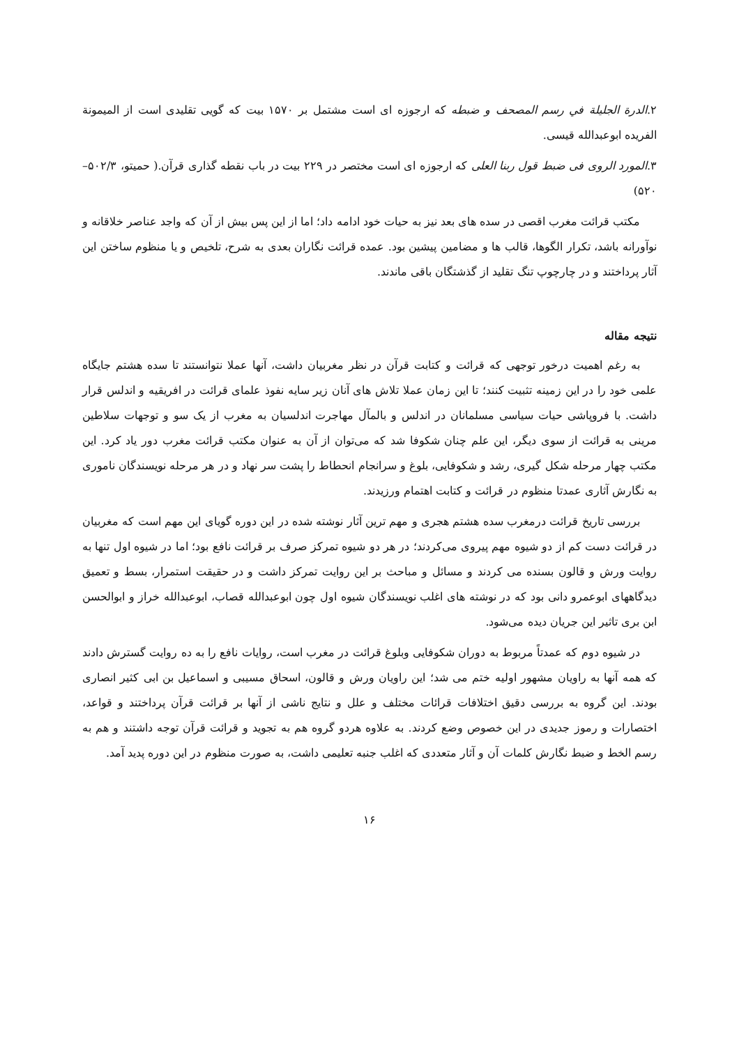۲.الدرة الجليلة في رسم المصحف و ضبطه كه ارجوزه ای است مشتمل بر ۱۵۷۰ بیت كه گویی تقلیدی است از الميمونة الفريده ابوعبدالله قيسی.
۳.المورد الروی فی ضبط قول ربنا العلی که ارجوزه ای است مختصر در ۲۲۹ بیت در باب نقطه گذاری قرآن.( حمیتو، ۵۰۲/۳–۵۲۰)
مکتب قرائت مغرب اقصی در سده های بعد نیز به حیات خود ادامه داد؛ اما از این پس بیش از آن که واجد عناصر خلاقانه و نوآورانه باشد، تکرار الگوها، قالب ها و مضامین پیشین بود. عمده قرائت نگاران بعدی به شرح، تلخیص و یا منظوم ساختن این آثار پرداختند و در چارچوپ تنگ تقلید از گذشتگان باقی ماندند.
نتیجه مقاله
به رغم اهمیت درخور توجهی که قرائت و کتابت قرآن در نظر مغربیان داشت، آنها عملا نتوانستند تا سده هشتم جایگاه علمی خود را در این زمینه تثبیت کنند؛ تا این زمان عملا تلاش های آنان زیر سایه نفوذ علمای قرائت در افریقیه و اندلس قرار داشت. با فروپاشی حیات سیاسی مسلمانان در اندلس و بالمآل مهاجرت اندلسیان به مغرب از یک سو و توجهات سلاطین مرینی به قرائت از سوی دیگر، این علم چنان شکوفا شد که می‌توان از آن به عنوان مکتب قرائت مغرب دور یاد کرد. این مکتب چهار مرحله شکل گیری، رشد و شکوفایی، بلوغ و سرانجام انحطاط را پشت سر نهاد و در هر مرحله نویسندگان ناموری به نگارش آثاری عمدتا منظوم در قرائت و کتابت اهتمام ورزیدند.
بررسی تاریخ قرائت درمغرب سده هشتم هجری و مهم ترین آثار نوشته شده در این دوره گویای این مهم است که مغربیان در قرائت دست کم از دو شیوه مهم پیروی می‌کردند؛ در هر دو شیوه تمرکز صرف بر قرائت نافع بود؛ اما در شیوه اول تنها به روایت ورش و قالون بسنده می کردند و مسائل و مباحث بر این روایت تمرکز داشت و در حقیقت استمرار، بسط و تعمیق دیدگاههای ابوعمرو دانی بود که در نوشته های اغلب نویسندگان شیوه اول چون ابوعبدالله قصاب، ابوعبدالله خراز و ابوالحسن ابن بری تاثیر این جریان دیده می‌شود.
در شیوه دوم که عمدتاً مربوط به دوران شکوفایی وبلوغ قرائت در مغرب است، روایات نافع را به ده روایت گسترش دادند که همه آنها به راویان مشهور اولیه ختم می شد؛ این راویان ورش و قالون، اسحاق مسیبی و اسماعیل بن ابی کثیر انصاری بودند. این گروه به بررسی دقیق اختلافات قرائات مختلف و علل و نتایج ناشی از آنها بر قرائت قرآن پرداختند و قواعد، اختصارات و رموز جدیدی در این خصوص وضع کردند. به علاوه هردو گروه هم به تجوید و قرائت قرآن توجه داشتند و هم به رسم الخط و ضبط نگارش کلمات آن و آثار متعددی که اغلب جنبه تعلیمی داشت، به صورت منظوم در این دوره پدید آمد.
۱۶